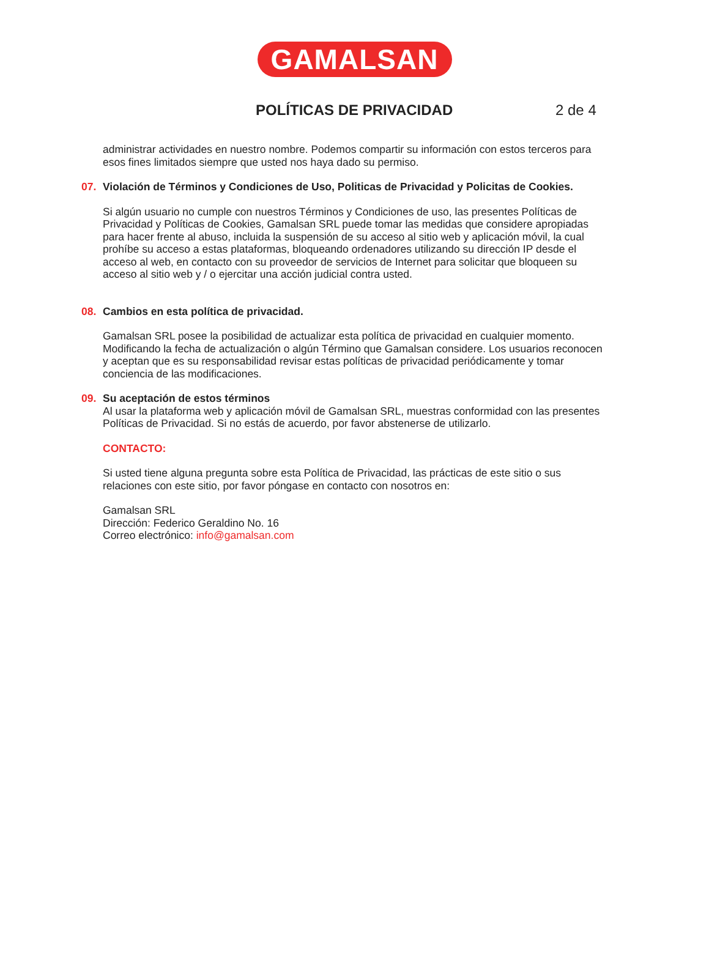GAMALSAN
POLÍTICAS DE PRIVACIDAD 2 de 4
administrar actividades en nuestro nombre. Podemos compartir su información con estos terceros para esos fines limitados siempre que usted nos haya dado su permiso.
07. Violación de Términos y Condiciones de Uso, Politicas de Privacidad y Policitas de Cookies.
Si algún usuario no cumple con nuestros Términos y Condiciones de uso, las presentes Políticas de Privacidad y Políticas de Cookies, Gamalsan SRL puede tomar las medidas que considere apropiadas para hacer frente al abuso, incluida la suspensión de su acceso al sitio web y aplicación móvil, la cual prohíbe su acceso a estas plataformas, bloqueando ordenadores utilizando su dirección IP desde el acceso al web, en contacto con su proveedor de servicios de Internet para solicitar que bloqueen su acceso al sitio web y / o ejercitar una acción judicial contra usted.
08. Cambios en esta política de privacidad.
Gamalsan SRL posee la posibilidad de actualizar esta política de privacidad en cualquier momento. Modificando la fecha de actualización o algún Término que Gamalsan considere. Los usuarios reconocen y aceptan que es su responsabilidad revisar estas políticas de privacidad periódicamente y tomar conciencia de las modificaciones.
09. Su aceptación de estos términos
Al usar la plataforma web y aplicación móvil de Gamalsan SRL, muestras conformidad con las presentes Políticas de Privacidad. Si no estás de acuerdo, por favor abstenerse de utilizarlo.
CONTACTO:
Si usted tiene alguna pregunta sobre esta Política de Privacidad, las prácticas de este sitio o sus relaciones con este sitio, por favor póngase en contacto con nosotros en:
Gamalsan SRL
Dirección: Federico Geraldino No. 16
Correo electrónico: info@gamalsan.com